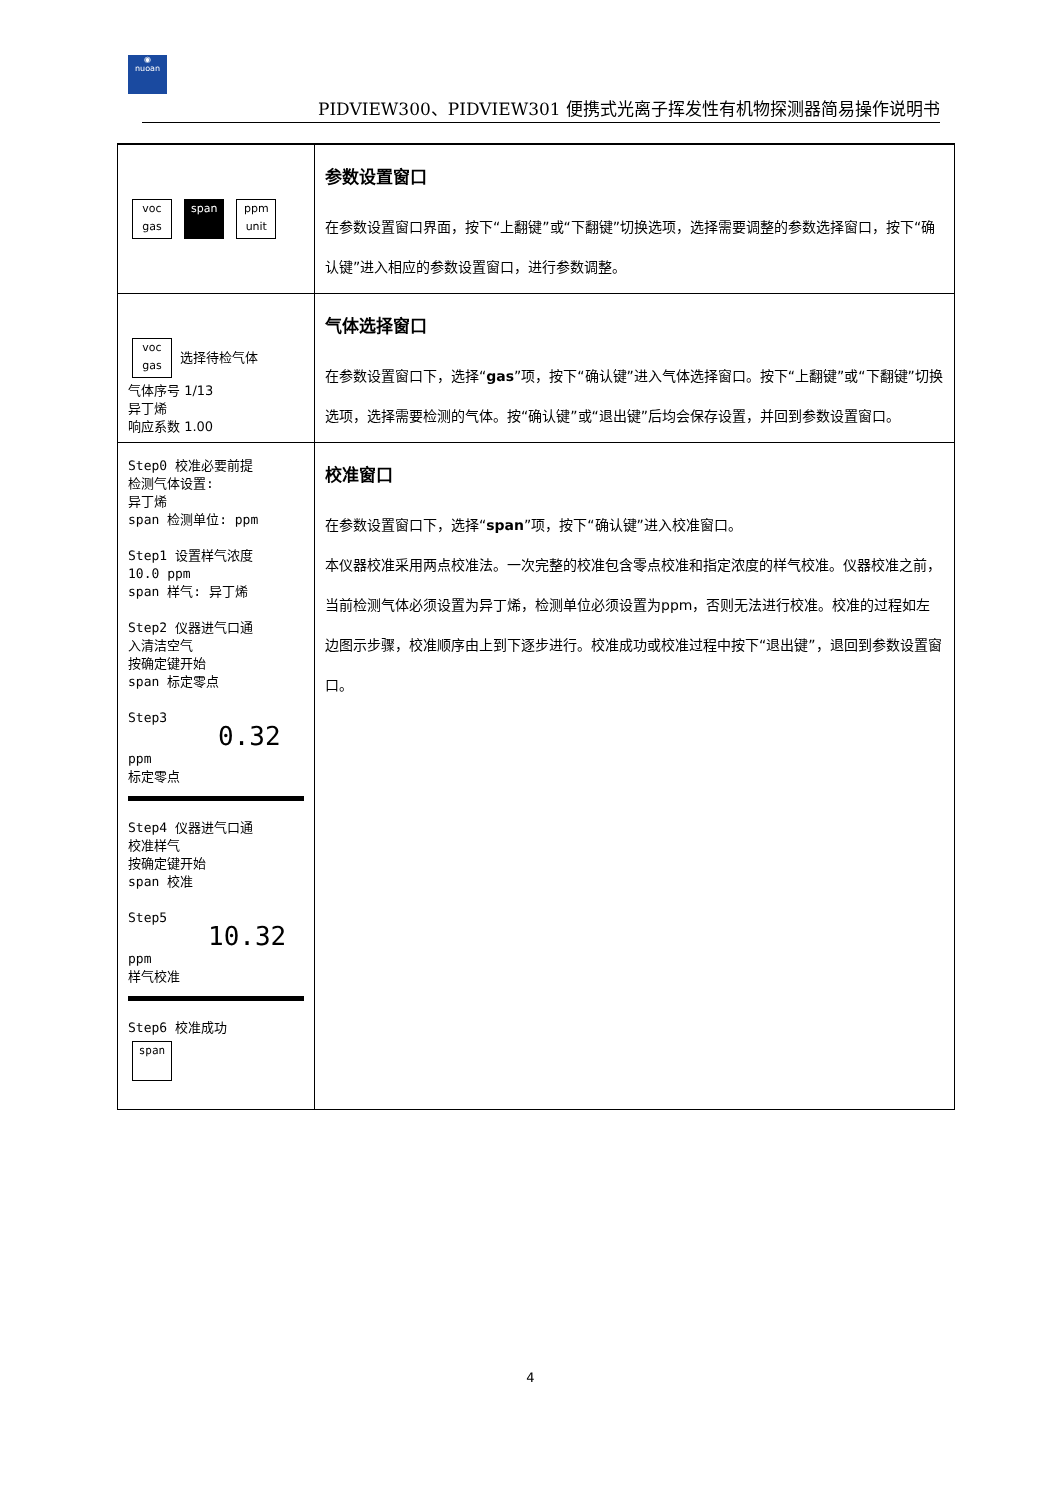◉
nuoan
PIDVIEW300、PIDVIEW301 便携式光离子挥发性有机物探测器简易操作说明书
| voc gas span ppm unit | 参数设置窗口 在参数设置窗口界面，按下“上翻键”或“下翻键”切换选项，选择需要调整的参数选择窗口，按下“确认键”进入相应的参数设置窗口，进行参数调整。 |
| voc gas 选择待检气体 气体序号 1/13 异丁烯 响应系数 1.00 | 气体选择窗口 在参数设置窗口下，选择“ gas ”项，按下“确认键”进入气体选择窗口。按下“上翻键”或“下翻键”切换选项，选择需要检测的气体。按“确认键”或“退出键”后均会保存设置，并回到参数设置窗口。 |
| Step0 校准必要前提 检测气体设置: 异丁烯 span 检测单位: ppm Step1 设置样气浓度 10.0 ppm span 样气: 异丁烯 Step2 仪器进气口通 入清洁空气 按确定键开始 span 标定零点 Step3 0.32 ppm 标定零点 Step4 仪器进气口通 校准样气 按确定键开始 span 校准 Step5 10.32 ppm 样气校准 Step6 校准成功 span | 校准窗口 在参数设置窗口下，选择“ span ”项，按下“确认键”进入校准窗口。 本仪器校准采用两点校准法。一次完整的校准包含零点校准和指定浓度的样气校准。仪器校准之前，当前检测气体必须设置为异丁烯，检测单位必须设置为ppm，否则无法进行校准。校准的过程如左边图示步骤，校准顺序由上到下逐步进行。校准成功或校准过程中按下“退出键”，退回到参数设置窗口。 |
4